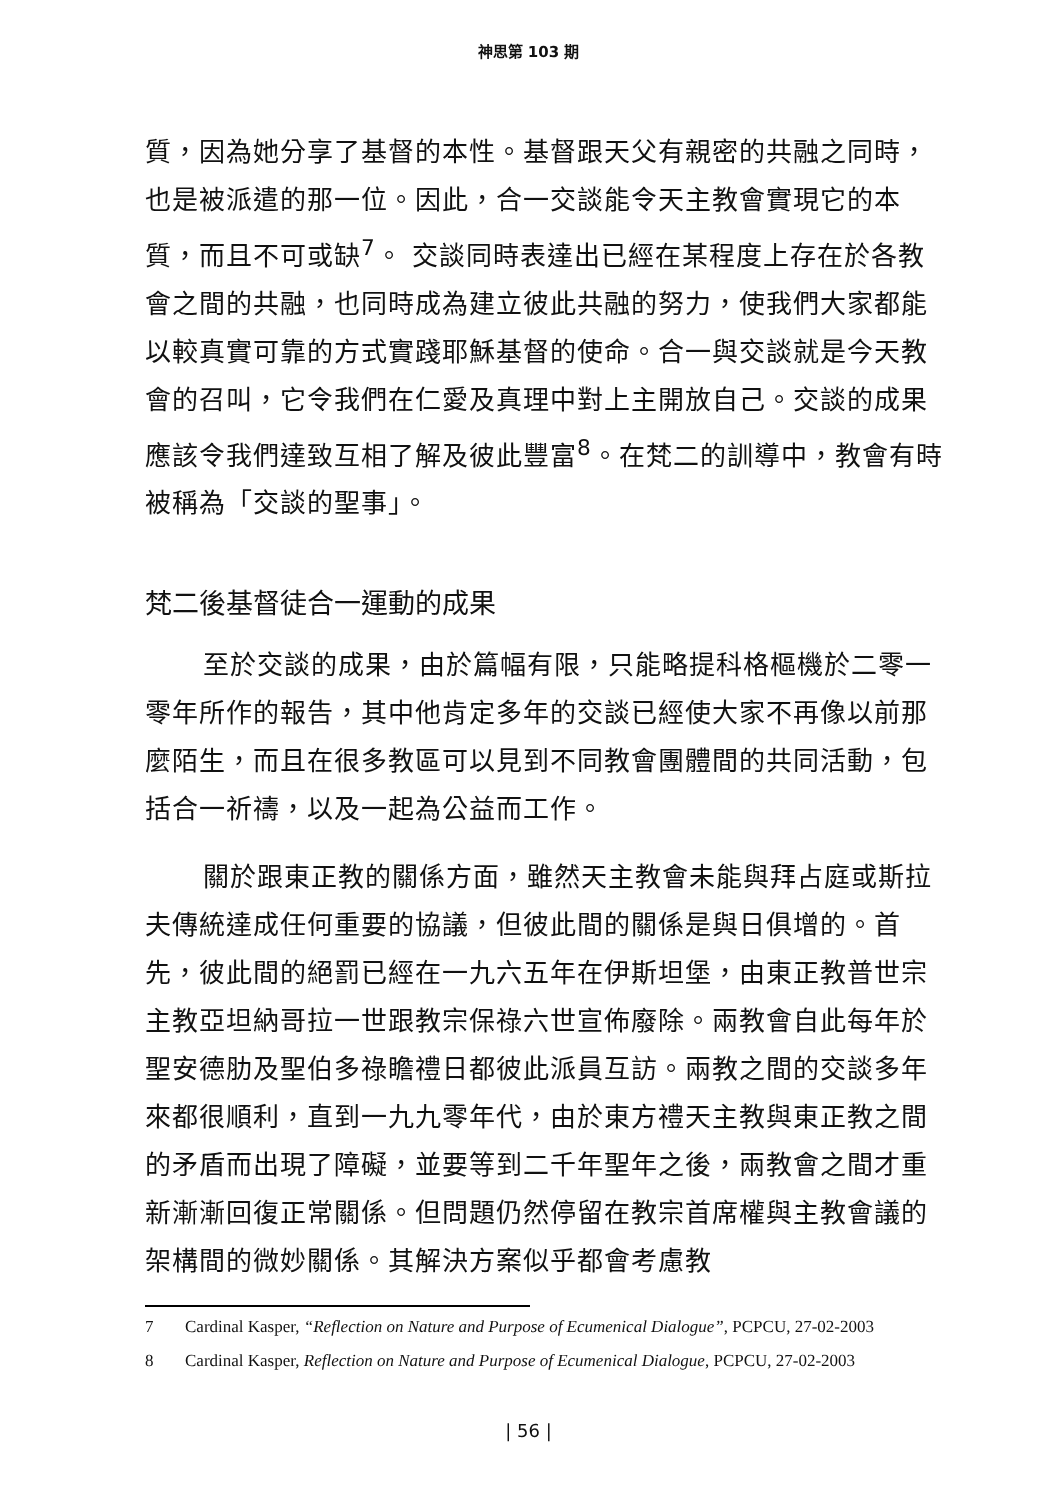神思第 103 期
質，因為她分享了基督的本性。基督跟天父有親密的共融之同時，也是被派遣的那一位。因此，合一交談能令天主教會實現它的本質，而且不可或缺<sup>7</sup>。 交談同時表達出已經在某程度上存在於各教會之間的共融，也同時成為建立彼此共融的努力，使我們大家都能以較真實可靠的方式實踐耶穌基督的使命。合一與交談就是今天教會的召叫，它令我們在仁愛及真理中對上主開放自己。交談的成果應該令我們達致互相了解及彼此豐富<sup>8</sup>。在梵二的訓導中，教會有時被稱為「交談的聖事」。
梵二後基督徒合一運動的成果
至於交談的成果，由於篇幅有限，只能略提科格樞機於二零一零年所作的報告，其中他肯定多年的交談已經使大家不再像以前那麼陌生，而且在很多教區可以見到不同教會團體間的共同活動，包括合一祈禱，以及一起為公益而工作。
關於跟東正教的關係方面，雖然天主教會未能與拜占庭或斯拉夫傳統達成任何重要的協議，但彼此間的關係是與日俱增的。首先，彼此間的絕罰已經在一九六五年在伊斯坦堡，由東正教普世宗主教亞坦納哥拉一世跟教宗保祿六世宣佈廢除。兩教會自此每年於聖安德肋及聖伯多祿瞻禮日都彼此派員互訪。兩教之間的交談多年來都很順利，直到一九九零年代，由於東方禮天主教與東正教之間的矛盾而出現了障礙，並要等到二千年聖年之後，兩教會之間才重新漸漸回復正常關係。但問題仍然停留在教宗首席權與主教會議的架構間的微妙關係。其解決方案似乎都會考慮教
7 Cardinal Kasper, “Reflection on Nature and Purpose of Ecumenical Dialogue”, PCPCU, 27-02-2003
8 Cardinal Kasper, Reflection on Nature and Purpose of Ecumenical Dialogue, PCPCU, 27-02-2003
| 56 |